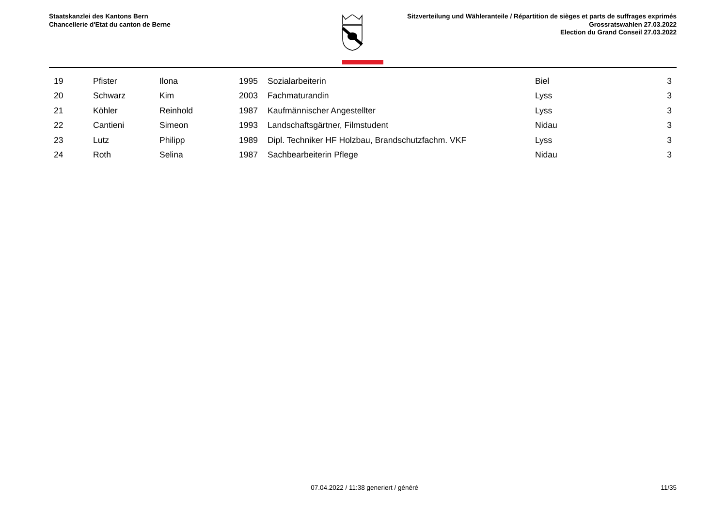Staatskanzlei des Kantons Bern
Chancellerie d'Etat du canton de Berne
Sitzverteilung und Wähleranteile / Répartition de sièges et parts de suffrages exprimés
Grossratswahlen 27.03.2022
Election du Grand Conseil 27.03.2022
| | 19 | Pfister | Ilona | 1995 | | Sozialarbeiterin | Biel | 3 |
| | 20 | Schwarz | Kim | 2003 | | Fachmaturandin | Lyss | 3 |
| | 21 | Köhler | Reinhold | 1987 | | Kaufmännischer Angestellter | Lyss | 3 |
| | 22 | Cantieni | Simeon | 1993 | | Landschaftsgärtner, Filmstudent | Nidau | 3 |
| | 23 | Lutz | Philipp | 1989 | | Dipl. Techniker HF Holzbau, Brandschutzfachm. VKF | Lyss | 3 |
| | 24 | Roth | Selina | 1987 | | Sachbearbeiterin Pflege | Nidau | 3 |
07.04.2022 / 11:38 generiert / généré
11/35